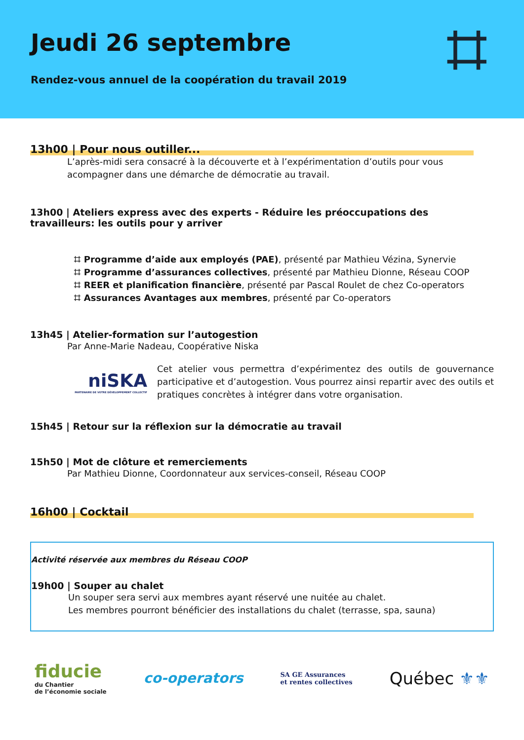Jeudi 26 septembre
Rendez-vous annuel de la coopération du travail 2019
⌗
13h00 | Pour nous outiller...
L’après-midi sera consacré à la découverte et à l’expérimentation d’outils pour vous acompagner dans une démarche de démocratie au travail.
13h00 | Ateliers express avec des experts - Réduire les préoccupations des travailleurs: les outils pour y arriver
⌗ Programme d’aide aux employés (PAE), présenté par Mathieu Vézina, Synervie
⌗ Programme d’assurances collectives, présenté par Mathieu Dionne, Réseau COOP
⌗ REER et planification financière, présenté par Pascal Roulet de chez Co-operators
⌗ Assurances Avantages aux membres, présenté par Co-operators
13h45 | Atelier-formation sur l’autogestion
Par Anne-Marie Nadeau, Coopérative Niska
niSKA
PARTENAIRE DE VOTRE DÉVELOPPEMENT COLLECTIF
Cet atelier vous permettra d’expérimentez des outils de gouvernance participative et d’autogestion. Vous pourrez ainsi repartir avec des outils et pratiques concrètes à intégrer dans votre organisation.
15h45 | Retour sur la réflexion sur la démocratie au travail
15h50 | Mot de clôture et remerciements
Par Mathieu Dionne, Coordonnateur aux services-conseil, Réseau COOP
16h00 | Cocktail
Activité réservée aux membres du Réseau COOP
19h00 | Souper au chalet
Un souper sera servi aux membres ayant réservé une nuitée au chalet.
Les membres pourront bénéficier des installations du chalet (terrasse, spa, sauna)
fiducie
du Chantier
de l’économie sociale
co-operators
SA GE Assurances
et rentes collectives
Québec ⚜⚜